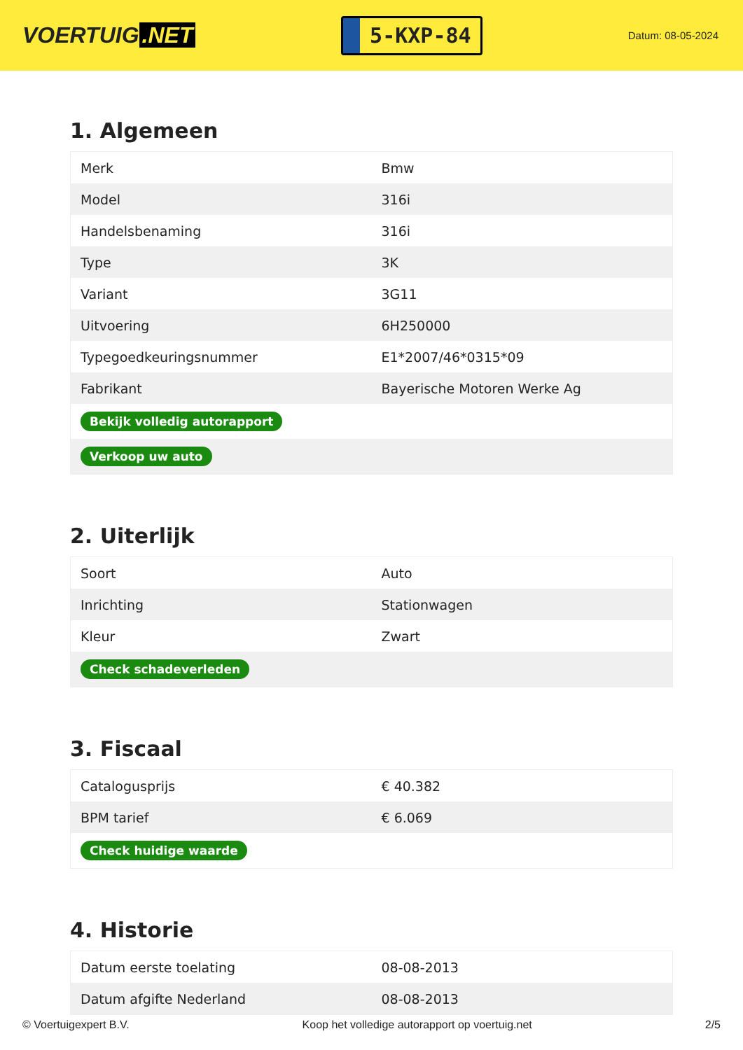VOERTUIG.NET
5-KXP-84
Datum: 08-05-2024
1. Algemeen
| Merk | Bmw |
| Model | 316i |
| Handelsbenaming | 316i |
| Type | 3K |
| Variant | 3G11 |
| Uitvoering | 6H250000 |
| Typegoedkeuringsnummer | E1*2007/46*0315*09 |
| Fabrikant | Bayerische Motoren Werke Ag |
| Bekijk volledig autorapport | |
| Verkoop uw auto | |
2. Uiterlijk
| Soort | Auto |
| Inrichting | Stationwagen |
| Kleur | Zwart |
| Check schadeverleden | |
3. Fiscaal
| Catalogusprijs | € 40.382 |
| BPM tarief | € 6.069 |
| Check huidige waarde | |
4. Historie
| Datum eerste toelating | 08-08-2013 |
| Datum afgifte Nederland | 08-08-2013 |
© Voertuigexpert B.V. Koop het volledige autorapport op voertuig.net 2/5